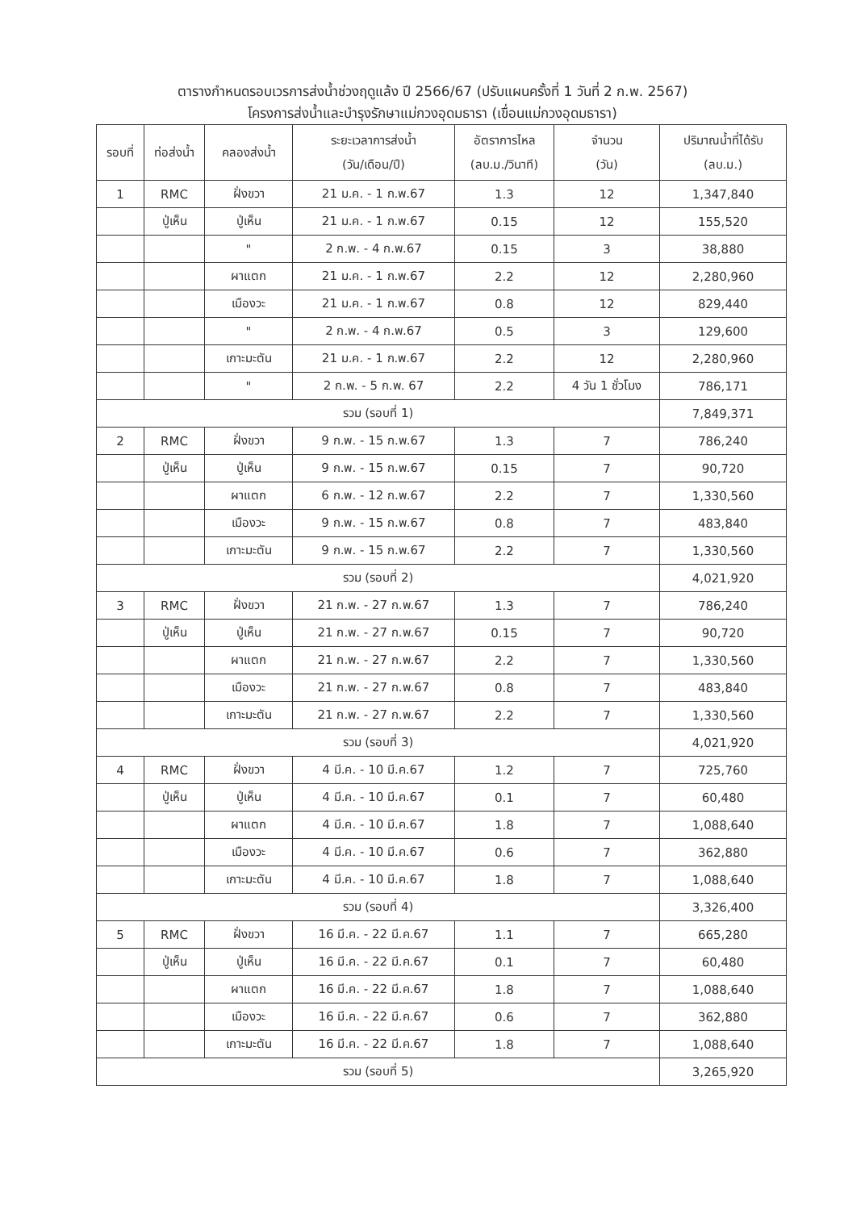ตารางกำหนดรอบเวรการส่งน้ำช่วงฤดูแล้ง ปี 2566/67 (ปรับแผนครั้งที่ 1 วันที่ 2 ก.พ. 2567)
โครงการส่งน้ำและบำรุงรักษาแม่กวงอุดมธารา (เขื่อนแม่กวงอุดมธารา)
| รอบที่ | ท่อส่งน้ำ | คลองส่งน้ำ | ระยะเวลาการส่งน้ำ (วัน/เดือน/ปี) | อัตราการไหล (ลบ.ม./วินาที) | จำนวน (วัน) | ปริมาณน้ำที่ได้รับ (ลบ.ม.) |
| --- | --- | --- | --- | --- | --- | --- |
| 1 | RMC | ฝั่งขวา | 21 ม.ค. - 1 ก.พ.67 | 1.3 | 12 | 1,347,840 |
| | ปู่เห็น | ปู่เห็น | 21 ม.ค. - 1 ก.พ.67 | 0.15 | 12 | 155,520 |
| | | " | 2 ก.พ. - 4 ก.พ.67 | 0.15 | 3 | 38,880 |
| | | ผาแตก | 21 ม.ค. - 1 ก.พ.67 | 2.2 | 12 | 2,280,960 |
| | | เมืองวะ | 21 ม.ค. - 1 ก.พ.67 | 0.8 | 12 | 829,440 |
| | | " | 2 ก.พ. - 4 ก.พ.67 | 0.5 | 3 | 129,600 |
| | | เกาะมะตัน | 21 ม.ค. - 1 ก.พ.67 | 2.2 | 12 | 2,280,960 |
| | | " | 2 ก.พ. - 5 ก.พ. 67 | 2.2 | 4 วัน 1 ชั่วโมง | 786,171 |
| รวม (รอบที่ 1) | | | | | | 7,849,371 |
| 2 | RMC | ฝั่งขวา | 9 ก.พ. - 15 ก.พ.67 | 1.3 | 7 | 786,240 |
| | ปู่เห็น | ปู่เห็น | 9 ก.พ. - 15 ก.พ.67 | 0.15 | 7 | 90,720 |
| | | ผาแตก | 6 ก.พ. - 12 ก.พ.67 | 2.2 | 7 | 1,330,560 |
| | | เมืองวะ | 9 ก.พ. - 15 ก.พ.67 | 0.8 | 7 | 483,840 |
| | | เกาะมะตัน | 9 ก.พ. - 15 ก.พ.67 | 2.2 | 7 | 1,330,560 |
| รวม (รอบที่ 2) | | | | | | 4,021,920 |
| 3 | RMC | ฝั่งขวา | 21 ก.พ. - 27 ก.พ.67 | 1.3 | 7 | 786,240 |
| | ปู่เห็น | ปู่เห็น | 21 ก.พ. - 27 ก.พ.67 | 0.15 | 7 | 90,720 |
| | | ผาแตก | 21 ก.พ. - 27 ก.พ.67 | 2.2 | 7 | 1,330,560 |
| | | เมืองวะ | 21 ก.พ. - 27 ก.พ.67 | 0.8 | 7 | 483,840 |
| | | เกาะมะตัน | 21 ก.พ. - 27 ก.พ.67 | 2.2 | 7 | 1,330,560 |
| รวม (รอบที่ 3) | | | | | | 4,021,920 |
| 4 | RMC | ฝั่งขวา | 4 มี.ค. - 10 มี.ค.67 | 1.2 | 7 | 725,760 |
| | ปู่เห็น | ปู่เห็น | 4 มี.ค. - 10 มี.ค.67 | 0.1 | 7 | 60,480 |
| | | ผาแตก | 4 มี.ค. - 10 มี.ค.67 | 1.8 | 7 | 1,088,640 |
| | | เมืองวะ | 4 มี.ค. - 10 มี.ค.67 | 0.6 | 7 | 362,880 |
| | | เกาะมะตัน | 4 มี.ค. - 10 มี.ค.67 | 1.8 | 7 | 1,088,640 |
| รวม (รอบที่ 4) | | | | | | 3,326,400 |
| 5 | RMC | ฝั่งขวา | 16 มี.ค. - 22 มี.ค.67 | 1.1 | 7 | 665,280 |
| | ปู่เห็น | ปู่เห็น | 16 มี.ค. - 22 มี.ค.67 | 0.1 | 7 | 60,480 |
| | | ผาแตก | 16 มี.ค. - 22 มี.ค.67 | 1.8 | 7 | 1,088,640 |
| | | เมืองวะ | 16 มี.ค. - 22 มี.ค.67 | 0.6 | 7 | 362,880 |
| | | เกาะมะตัน | 16 มี.ค. - 22 มี.ค.67 | 1.8 | 7 | 1,088,640 |
| รวม (รอบที่ 5) | | | | | | 3,265,920 |